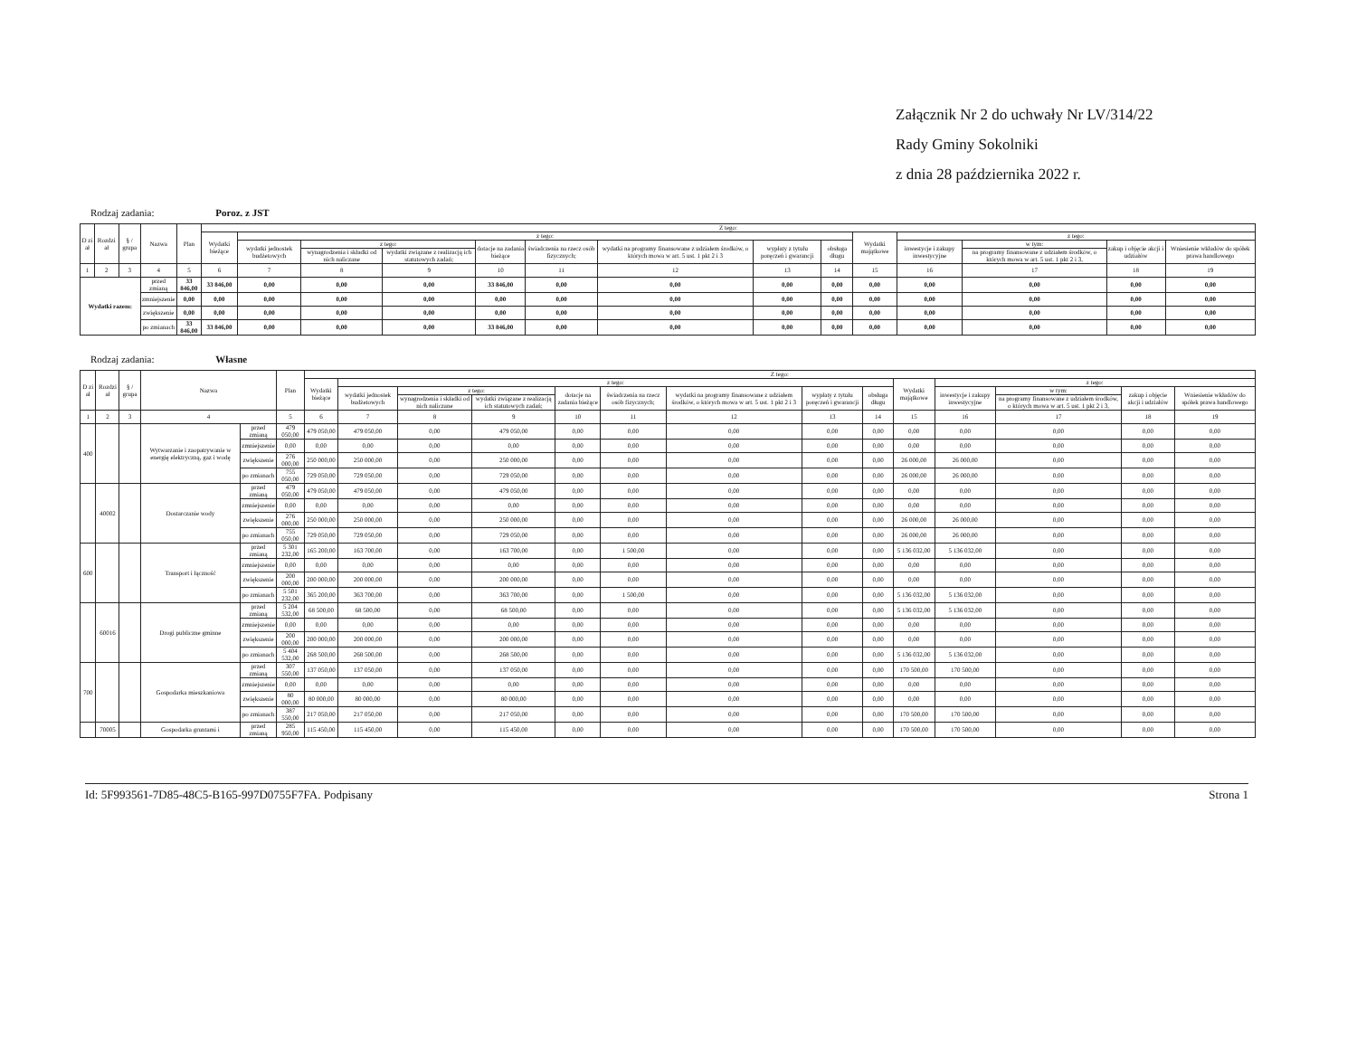Załącznik Nr 2 do uchwały Nr LV/314/22
Rady Gminy Sokolniki
z dnia 28 października 2022 r.
Rodzaj zadania: Poroz. z JST
| D zi ał | Rozdzi ał | § / grupa | Nazwa | | Plan | Z tego: | | | | | | | | | | | | | |
| --- | --- | --- | --- | --- | --- | --- | --- | --- | --- | --- | --- | --- | --- | --- | --- | --- | --- | --- | --- |
| | | | | | | Wydatki bieżące | z tego: | | | | | | | | Wydatki majątkowe | z tego: | | | |
| | | | | | | | wydatki jednostek budżetowych | z tego: | | dotacje na zadania bieżące | świadczenia na rzecz osób fizycznych; | wydatki na programy finansowane z udziałem środków, o których mowa w art. 5 ust. 1 pkt 2 i 3 | wypłaty z tytułu poręczeń i gwarancji | obsługa długu | | inwestycje i zakupy inwestycyjne | w tym: | zakup i objęcie akcji i udziałów | Wniesienie wkładów do spółek prawa handlowego |
| | | | | | | | | wynagrodzenia i składki od nich naliczane | wydatki związane z realizacją ich statutowych zadań; | | | | | | | | na programy finansowane z udziałem środków, o których mowa w art. 5 ust. 1 pkt 2 i 3, | | |
| 1 | 2 | 3 | 4 | | 5 | 6 | 7 | 8 | 9 | 10 | 11 | 12 | 13 | 14 | 15 | 16 | 17 | 18 | 19 |
| Wydatki razem: | | | | przed zmianą | 33 846,00 | 33 846,00 | 0,00 | 0,00 | 0,00 | 33 846,00 | 0,00 | 0,00 | 0,00 | 0,00 | 0,00 | 0,00 | 0,00 | 0,00 | 0,00 |
| | | | | zmniejszenie | 0,00 | 0,00 | 0,00 | 0,00 | 0,00 | 0,00 | 0,00 | 0,00 | 0,00 | 0,00 | 0,00 | 0,00 | 0,00 | 0,00 | 0,00 |
| | | | | zwiększenie | 0,00 | 0,00 | 0,00 | 0,00 | 0,00 | 0,00 | 0,00 | 0,00 | 0,00 | 0,00 | 0,00 | 0,00 | 0,00 | 0,00 | 0,00 |
| | | | | po zmianach | 33 846,00 | 33 846,00 | 0,00 | 0,00 | 0,00 | 33 846,00 | 0,00 | 0,00 | 0,00 | 0,00 | 0,00 | 0,00 | 0,00 | 0,00 | 0,00 |
Rodzaj zadania: Własne
| D zi ał | Rozdzi ał | § / grupa | Nazwa | | Plan | Z tego: | | | | | | | | | | | | | |
| --- | --- | --- | --- | --- | --- | --- | --- | --- | --- | --- | --- | --- | --- | --- | --- | --- | --- | --- | --- |
| | | | | | | Wydatki bieżące | z tego: | | | | | | | | Wydatki majątkowe | z tego: | | | |
| | | | | | | | wydatki jednostek budżetowych | z tego: | | dotacje na zadania bieżące | świadczenia na rzecz osób fizycznych; | wydatki na programy finansowane z udziałem środków, o których mowa w art. 5 ust. 1 pkt 2 i 3 | wypłaty z tytułu poręczeń i gwarancji | obsługa długu | | inwestycje i zakupy inwestycyjne | w tym: | zakup i objęcie akcji i udziałów | Wniesienie wkładów do spółek prawa handlowego |
| | | | | | | | | wynagrodzenia i składki od nich naliczane | wydatki związane z realizacją ich statutowych zadań; | | | | | | | | na programy finansowane z udziałem środków, o których mowa w art. 5 ust. 1 pkt 2 i 3, | | |
| 1 | 2 | 3 | 4 | | 5 | 6 | 7 | 8 | 9 | 10 | 11 | 12 | 13 | 14 | 15 | 16 | 17 | 18 | 19 |
| 400 | | | Wytwarzanie i zaopatrywanie w energię elektryczną, gaz i wodę | przed zmianą | 479 050,00 | 479 050,00 | 479 050,00 | 0,00 | 479 050,00 | 0,00 | 0,00 | 0,00 | 0,00 | 0,00 | 0,00 | 0,00 | 0,00 | 0,00 | 0,00 |
| | | | | zmniejszenie | 0,00 | 0,00 | 0,00 | 0,00 | 0,00 | 0,00 | 0,00 | 0,00 | 0,00 | 0,00 | 0,00 | 0,00 | 0,00 | 0,00 | 0,00 |
| | | | | zwiększenie | 276 000,00 | 250 000,00 | 250 000,00 | 0,00 | 250 000,00 | 0,00 | 0,00 | 0,00 | 0,00 | 0,00 | 26 000,00 | 26 000,00 | 0,00 | 0,00 | 0,00 |
| | | | | po zmianach | 755 050,00 | 729 050,00 | 729 050,00 | 0,00 | 729 050,00 | 0,00 | 0,00 | 0,00 | 0,00 | 0,00 | 26 000,00 | 26 000,00 | 0,00 | 0,00 | 0,00 |
| | 40002 | | Dostarczanie wody | przed zmianą | 479 050,00 | 479 050,00 | 479 050,00 | 0,00 | 479 050,00 | 0,00 | 0,00 | 0,00 | 0,00 | 0,00 | 0,00 | 0,00 | 0,00 | 0,00 | 0,00 |
| | | | | zmniejszenie | 0,00 | 0,00 | 0,00 | 0,00 | 0,00 | 0,00 | 0,00 | 0,00 | 0,00 | 0,00 | 0,00 | 0,00 | 0,00 | 0,00 | 0,00 |
| | | | | zwiększenie | 276 000,00 | 250 000,00 | 250 000,00 | 0,00 | 250 000,00 | 0,00 | 0,00 | 0,00 | 0,00 | 0,00 | 26 000,00 | 26 000,00 | 0,00 | 0,00 | 0,00 |
| | | | | po zmianach | 755 050,00 | 729 050,00 | 729 050,00 | 0,00 | 729 050,00 | 0,00 | 0,00 | 0,00 | 0,00 | 0,00 | 26 000,00 | 26 000,00 | 0,00 | 0,00 | 0,00 |
| 600 | | | Transport i łączność | przed zmianą | 5 301 232,00 | 165 200,00 | 163 700,00 | 0,00 | 163 700,00 | 0,00 | 1 500,00 | 0,00 | 0,00 | 0,00 | 5 136 032,00 | 5 136 032,00 | 0,00 | 0,00 | 0,00 |
| | | | | zmniejszenie | 0,00 | 0,00 | 0,00 | 0,00 | 0,00 | 0,00 | 0,00 | 0,00 | 0,00 | 0,00 | 0,00 | 0,00 | 0,00 | 0,00 | 0,00 |
| | | | | zwiększenie | 200 000,00 | 200 000,00 | 200 000,00 | 0,00 | 200 000,00 | 0,00 | 0,00 | 0,00 | 0,00 | 0,00 | 0,00 | 0,00 | 0,00 | 0,00 | 0,00 |
| | | | | po zmianach | 5 501 232,00 | 365 200,00 | 363 700,00 | 0,00 | 363 700,00 | 0,00 | 1 500,00 | 0,00 | 0,00 | 0,00 | 5 136 032,00 | 5 136 032,00 | 0,00 | 0,00 | 0,00 |
| | 60016 | | Drogi publiczne gminne | przed zmianą | 5 204 532,00 | 68 500,00 | 68 500,00 | 0,00 | 68 500,00 | 0,00 | 0,00 | 0,00 | 0,00 | 0,00 | 5 136 032,00 | 5 136 032,00 | 0,00 | 0,00 | 0,00 |
| | | | | zmniejszenie | 0,00 | 0,00 | 0,00 | 0,00 | 0,00 | 0,00 | 0,00 | 0,00 | 0,00 | 0,00 | 0,00 | 0,00 | 0,00 | 0,00 | 0,00 |
| | | | | zwiększenie | 200 000,00 | 200 000,00 | 200 000,00 | 0,00 | 200 000,00 | 0,00 | 0,00 | 0,00 | 0,00 | 0,00 | 0,00 | 0,00 | 0,00 | 0,00 | 0,00 |
| | | | | po zmianach | 5 404 532,00 | 268 500,00 | 268 500,00 | 0,00 | 268 500,00 | 0,00 | 0,00 | 0,00 | 0,00 | 0,00 | 5 136 032,00 | 5 136 032,00 | 0,00 | 0,00 | 0,00 |
| 700 | | | Gospodarka mieszkaniowa | przed zmianą | 307 550,00 | 137 050,00 | 137 050,00 | 0,00 | 137 050,00 | 0,00 | 0,00 | 0,00 | 0,00 | 0,00 | 170 500,00 | 170 500,00 | 0,00 | 0,00 | 0,00 |
| | | | | zmniejszenie | 0,00 | 0,00 | 0,00 | 0,00 | 0,00 | 0,00 | 0,00 | 0,00 | 0,00 | 0,00 | 0,00 | 0,00 | 0,00 | 0,00 | 0,00 |
| | | | | zwiększenie | 80 000,00 | 80 000,00 | 80 000,00 | 0,00 | 80 000,00 | 0,00 | 0,00 | 0,00 | 0,00 | 0,00 | 0,00 | 0,00 | 0,00 | 0,00 | 0,00 |
| | | | | po zmianach | 387 550,00 | 217 050,00 | 217 050,00 | 0,00 | 217 050,00 | 0,00 | 0,00 | 0,00 | 0,00 | 0,00 | 170 500,00 | 170 500,00 | 0,00 | 0,00 | 0,00 |
| | 70005 | | Gospodarka gruntami i | przed zmianą | 285 950,00 | 115 450,00 | 115 450,00 | 0,00 | 115 450,00 | 0,00 | 0,00 | 0,00 | 0,00 | 0,00 | 170 500,00 | 170 500,00 | 0,00 | 0,00 | 0,00 |
Id: 5F993561-7D85-48C5-B165-997D0755F7FA. Podpisany Strona 1